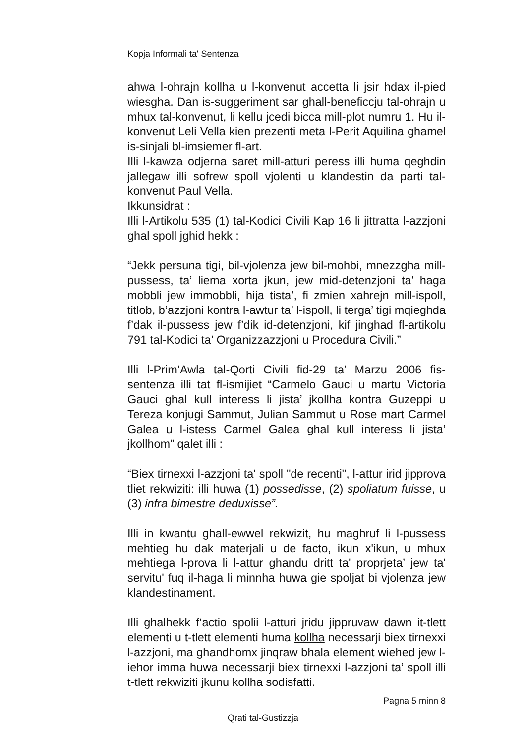Kopja Informali ta' Sentenza
ahwa l-ohrajn kollha u l-konvenut accetta li jsir hdax il-pied wiesgha. Dan is-suggeriment sar ghall-beneficcju tal-ohrajn u mhux tal-konvenut, li kellu jcedi bicca mill-plot numru 1. Hu il-konvenut Leli Vella kien prezenti meta l-Perit Aquilina ghamel is-sinjali bl-imsiemer fl-art.
Illi l-kawza odjerna saret mill-atturi peress illi huma qeghdin jallegaw illi sofrew spoll vjolenti u klandestin da parti tal-konvenut Paul Vella.
Ikkunsidrat :
Illi l-Artikolu 535 (1) tal-Kodici Civili Kap 16 li jittratta l-azzjoni ghal spoll jghid hekk :
“Jekk persuna tigi, bil-vjolenza jew bil-mohbi, mnezzgha mill-pussess, ta’ liema xorta jkun, jew mid-detenzjoni ta’ haga mobbli jew immobbli, hija tista’, fi zmien xahrejn mill-ispoll, titlob, b’azzjoni kontra l-awtur ta’ l-ispoll, li terga’ tigi mqieghda f’dak il-pussess jew f’dik id-detenzjoni, kif jinghad fl-artikolu 791 tal-Kodici ta’ Organizzazzjoni u Procedura Civili.”
Illi l-Prim’Awla tal-Qorti Civili fid-29 ta’ Marzu 2006 fis-sentenza illi tat fl-ismijiet “Carmelo Gauci u martu Victoria Gauci ghal kull interess li jista’ jkollha kontra Guzeppi u Tereza konjugi Sammut, Julian Sammut u Rose mart Carmel Galea u l-istess Carmel Galea ghal kull interess li jista’ jkollhom” qalet illi :
“Biex tirnexxi l-azzjoni ta' spoll "de recenti", l-attur irid jipprova tliet rekwiziti: illi huwa (1) possedisse, (2) spoliatum fuisse, u (3) infra bimestre deduxisse”.
Illi in kwantu ghall-ewwel rekwizit, hu maghruf li l-pussess mehtieg hu dak materjali u de facto, ikun x'ikun, u mhux mehtiega l-prova li l-attur ghandu dritt ta' proprjeta’ jew ta' servitu' fuq il-haga li minnha huwa gie spoljat bi vjolenza jew klandestinament.
Illi ghalhekk f’actio spolii l-atturi jridu jippruvaw dawn it-tlett elementi u t-tlett elementi huma kollha necessarji biex tirnexxi l-azzjoni, ma ghandhomx jinqraw bhala element wiehed jew l-iehor imma huwa necessarji biex tirnexxi l-azzjoni ta’ spoll illi t-tlett rekwiziti jkunu kollha sodisfatti.
Pagna 5 minn 8
Qrati tal-Gustizzja